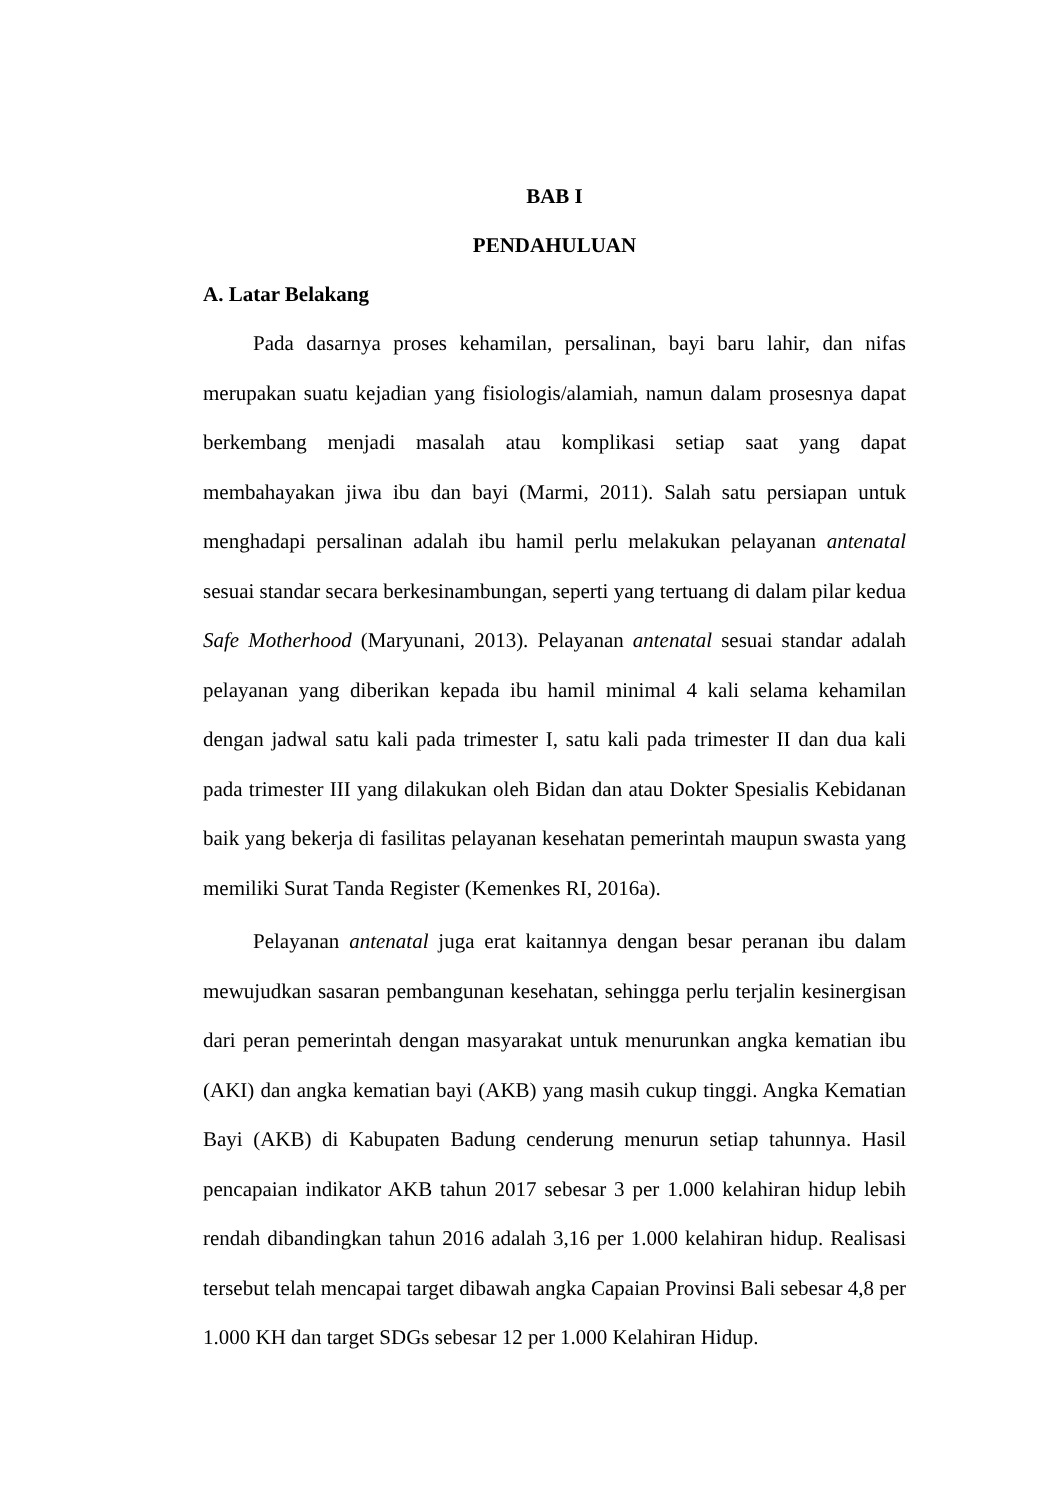BAB I
PENDAHULUAN
A. Latar Belakang
Pada dasarnya proses kehamilan, persalinan, bayi baru lahir, dan nifas merupakan suatu kejadian yang fisiologis/alamiah, namun dalam prosesnya dapat berkembang menjadi masalah atau komplikasi setiap saat yang dapat membahayakan jiwa ibu dan bayi (Marmi, 2011). Salah satu persiapan untuk menghadapi persalinan adalah ibu hamil perlu melakukan pelayanan antenatal sesuai standar secara berkesinambungan, seperti yang tertuang di dalam pilar kedua Safe Motherhood (Maryunani, 2013). Pelayanan antenatal sesuai standar adalah pelayanan yang diberikan kepada ibu hamil minimal 4 kali selama kehamilan dengan jadwal satu kali pada trimester I, satu kali pada trimester II dan dua kali pada trimester III yang dilakukan oleh Bidan dan atau Dokter Spesialis Kebidanan baik yang bekerja di fasilitas pelayanan kesehatan pemerintah maupun swasta yang memiliki Surat Tanda Register (Kemenkes RI, 2016a).
Pelayanan antenatal juga erat kaitannya dengan besar peranan ibu dalam mewujudkan sasaran pembangunan kesehatan, sehingga perlu terjalin kesinergisan dari peran pemerintah dengan masyarakat untuk menurunkan angka kematian ibu (AKI) dan angka kematian bayi (AKB) yang masih cukup tinggi. Angka Kematian Bayi (AKB) di Kabupaten Badung cenderung menurun setiap tahunnya. Hasil pencapaian indikator AKB tahun 2017 sebesar 3 per 1.000 kelahiran hidup lebih rendah dibandingkan tahun 2016 adalah 3,16 per 1.000 kelahiran hidup. Realisasi tersebut telah mencapai target dibawah angka Capaian Provinsi Bali sebesar 4,8 per 1.000 KH dan target SDGs sebesar 12 per 1.000 Kelahiran Hidup.